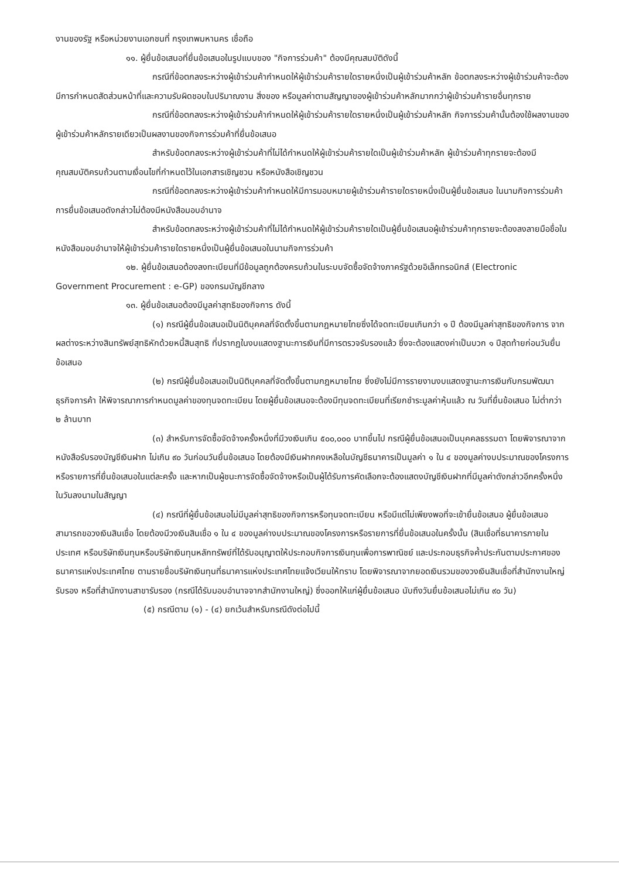งานของรัฐ หรือหน่วยงานเอกชนที่ กรุงเทพมหานคร เชื่อถือ
๑๑. ผู้ยื่นข้อเสนอที่ยื่นข้อเสนอในรูปแบบของ "กิจการร่วมค้า" ต้องมีคุณสมบัติดังนี้
กรณีที่ข้อตกลงระหว่างผู้เข้าร่วมค้ากำหนดให้ผู้เข้าร่วมค้ารายใดรายหนึ่งเป็นผู้เข้าร่วมค้าหลัก ข้อตกลงระหว่างผู้เข้าร่วมค้าจะต้องมีการกำหนดสัดส่วนหน้าที่และความรับผิดชอบในปริมาณงาน สิ่งของ หรือมูลค่าตามสัญญาของผู้เข้าร่วมค้าหลักมากกว่าผู้เข้าร่วมค้ารายอื่นทุกราย
กรณีที่ข้อตกลงระหว่างผู้เข้าร่วมค้ากำหนดให้ผู้เข้าร่วมค้ารายใดรายหนึ่งเป็นผู้เข้าร่วมค้าหลัก กิจการร่วมค้านั้นต้องใช้ผลงานของผู้เข้าร่วมค้าหลักรายเดียวเป็นผลงานของกิจการร่วมค้าที่ยื่นข้อเสนอ
สำหรับข้อตกลงระหว่างผู้เข้าร่วมค้าที่ไม่ได้กำหนดให้ผู้เข้าร่วมค้ารายใดเป็นผู้เข้าร่วมค้าหลัก ผู้เข้าร่วมค้าทุกรายจะต้องมีคุณสมบัติครบถ้วนตามเงื่อนไขที่กำหนดไว้ในเอกสารเชิญชวน หรือหนังสือเชิญชวน
กรณีที่ข้อตกลงระหว่างผู้เข้าร่วมค้ากำหนดให้มีการมอบหมายผู้เข้าร่วมค้ารายใดรายหนึ่งเป็นผู้ยื่นข้อเสนอ ในนามกิจการร่วมค้า การยื่นข้อเสนอดังกล่าวไม่ต้องมีหนังสือมอบอำนาจ
สำหรับข้อตกลงระหว่างผู้เข้าร่วมค้าที่ไม่ได้กำหนดให้ผู้เข้าร่วมค้ารายใดเป็นผู้ยื่นข้อเสนอผู้เข้าร่วมค้าทุกรายจะต้องลงลายมือชื่อในหนังสือมอบอำนาจให้ผู้เข้าร่วมค้ารายใดรายหนึ่งเป็นผู้ยื่นข้อเสนอในนามกิจการร่วมค้า
๑๒. ผู้ยื่นข้อเสนอต้องลงทะเบียนที่มีข้อมูลถูกต้องครบถ้วนในระบบจัดซื้อจัดจ้างภาครัฐด้วยอิเล็กทรอนิกส์ (Electronic Government Procurement : e-GP) ของกรมบัญชีกลาง
๑๓. ผู้ยื่นข้อเสนอต้องมีมูลค่าสุทธิของกิจการ ดังนี้
(๑) กรณีผู้ยื่นข้อเสนอเป็นนิติบุคคลที่จัดตั้งขึ้นตามกฎหมายไทยซึ่งได้จดทะเบียนเกินกว่า ๑ ปี ต้องมีมูลค่าสุทธิของกิจการ จากผลต่างระหว่างสินทรัพย์สุทธิหักด้วยหนี้สินสุทธิ ที่ปรากฏในงบแสดงฐานะการเงินที่มีการตรวจรับรองแล้ว ซึ่งจะต้องแสดงค่าเป็นบวก ๑ ปีสุดท้ายก่อนวันยื่นข้อเสนอ
(๒) กรณีผู้ยื่นข้อเสนอเป็นนิติบุคคลที่จัดตั้งขึ้นตามกฎหมายไทย ซึ่งยังไม่มีการรายงานงบแสดงฐานะการเงินกับกรมพัฒนาธุรกิจการค้า ให้พิจารณาการกำหนดมูลค่าของทุนจดทะเบียน โดยผู้ยื่นข้อเสนอจะต้องมีทุนจดทะเบียนที่เรียกชำระมูลค่าหุ้นแล้ว ณ วันที่ยื่นข้อเสนอ ไม่ต่ำกว่า ๒ ล้านบาท
(๓) สำหรับการจัดซื้อจัดจ้างครั้งหนึ่งที่มีวงเงินเกิน ๕๐๐,๐๐๐ บาทขึ้นไป กรณีผู้ยื่นข้อเสนอเป็นบุคคลธรรมดา โดยพิจารณาจากหนังสือรับรองบัญชีเงินฝาก ไม่เกิน ๙๐ วันก่อนวันยื่นข้อเสนอ โดยต้องมีเงินฝากคงเหลือในบัญชีธนาคารเป็นมูลค่า ๑ ใน ๔ ของมูลค่างบประมาณของโครงการหรือรายการที่ยื่นข้อเสนอในแต่ละครั้ง และหากเป็นผู้ชนะการจัดซื้อจัดจ้างหรือเป็นผู้ได้รับการคัดเลือกจะต้องแสดงบัญชีเงินฝากที่มีมูลค่าดังกล่าวอีกครั้งหนึ่งในวันลงนามในสัญญา
(๔) กรณีที่ผู้ยื่นข้อเสนอไม่มีมูลค่าสุทธิของกิจการหรือทุนจดทะเบียน หรือมีแต่ไม่เพียงพอที่จะเข้ายื่นข้อเสนอ ผู้ยื่นข้อเสนอสามารถขอวงเงินสินเชื่อ โดยต้องมีวงเงินสินเชื่อ ๑ ใน ๔ ของมูลค่างบประมาณของโครงการหรือรายการที่ยื่นข้อเสนอในครั้งนั้น (สินเชื่อที่ธนาคารภายในประเทศ หรือบริษัทเงินทุนหรือบริษัทเงินทุนหลักทรัพย์ที่ได้รับอนุญาตให้ประกอบกิจการเงินทุนเพื่อการพาณิชย์ และประกอบธุรกิจค้ำประกันตามประกาศของธนาคารแห่งประเทศไทย ตามรายชื่อบริษัทเงินทุนที่ธนาคารแห่งประเทศไทยแจ้งเวียนให้ทราบ โดยพิจารณาจากยอดเงินรวมของวงเงินสินเชื่อที่สำนักงานใหญ่รับรอง หรือที่สำนักงานสาขารับรอง (กรณีได้รับมอบอำนาจจากสำนักงานใหญ่) ซึ่งออกให้แก่ผู้ยื่นข้อเสนอ นับถึงวันยื่นข้อเสนอไม่เกิน ๙๐ วัน)
(๕) กรณีตาม (๑) - (๔) ยกเว้นสำหรับกรณีดังต่อไปนี้